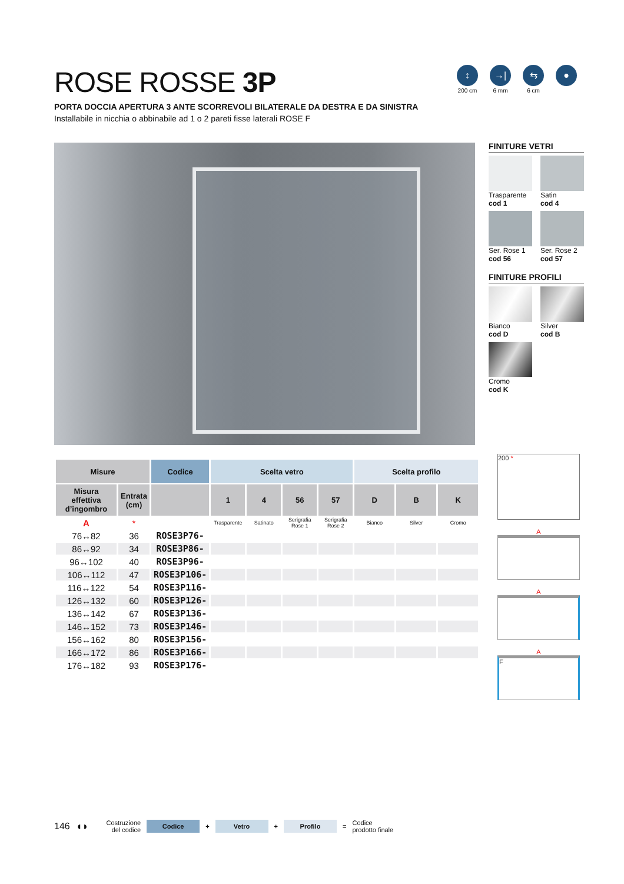ROSE ROSSE 3P
PORTA DOCCIA APERTURA 3 ANTE SCORREVOLI BILATERALE DA DESTRA E DA SINISTRA
Installabile in nicchia o abbinabile ad 1 o 2 pareti fisse laterali ROSE F
↕
200 cm
→|←
6 mm
⇆
6 cm
●
FINITURE VETRI
Trasparente
cod 1
Satin
cod 4
Ser. Rose 1
cod 56
Ser. Rose 2
cod 57
FINITURE PROFILI
Bianco
cod D
Silver
cod B
Cromo
cod K
| Misure | | Codice | Scelta vetro | | | | Scelta profilo | | |
| --- | --- | --- | --- | --- | --- | --- | --- | --- | --- |
| Misura effettiva d’ingombro | Entrata (cm) | | 1 | 4 | 56 | 57 | D | B | K |
| A | * | | Trasparente | Satinato | Serigrafia Rose 1 | Serigrafia Rose 2 | Bianco | Silver | Cromo |
| 76↔82 | 36 | ROSE3P76- | | | | | | | |
| 86↔92 | 34 | ROSE3P86- | | | | | | | |
| 96↔102 | 40 | ROSE3P96- | | | | | | | |
| 106↔112 | 47 | ROSE3P106- | | | | | | | |
| 116↔122 | 54 | ROSE3P116- | | | | | | | |
| 126↔132 | 60 | ROSE3P126- | | | | | | | |
| 136↔142 | 67 | ROSE3P136- | | | | | | | |
| 146↔152 | 73 | ROSE3P146- | | | | | | | |
| 156↔162 | 80 | ROSE3P156- | | | | | | | |
| 166↔172 | 86 | ROSE3P166- | | | | | | | |
| 176↔182 | 93 | ROSE3P176- | | | | | | | |
200 *
A
A
A
F
146 ◖◗ Costruzione
del codice
Codice
+
Vetro
+
Profilo
= Codice
prodotto finale